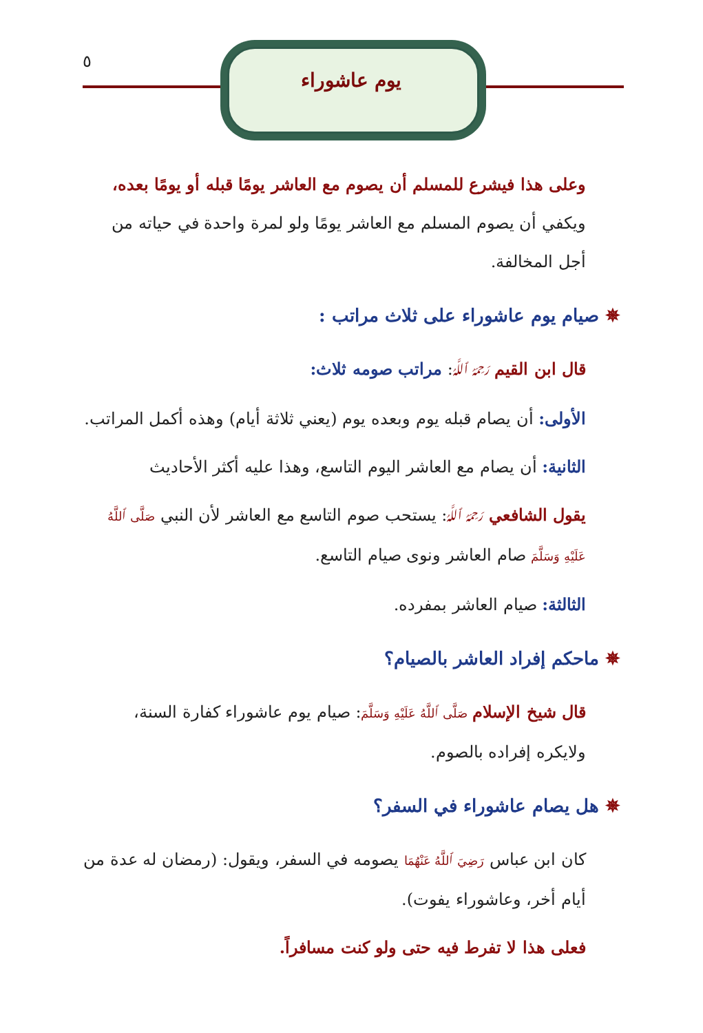يوم عاشوراء
٥
وعلى هذا فيشرع للمسلم أن يصوم مع العاشر يومًا قبله أو يومًا بعده، ويكفي أن يصوم المسلم مع العاشر يومًا ولو لمرة واحدة في حياته من أجل المخالفة.
✵ صيام يوم عاشوراء على ثلاث مراتب :
قال ابن القيم رَحِمَهُ ٱللَّهُ: مراتب صومه ثلاث:
الأولى: أن يصام قبله يوم وبعده يوم (يعني ثلاثة أيام) وهذه أكمل المراتب.
الثانية: أن يصام مع العاشر اليوم التاسع، وهذا عليه أكثر الأحاديث
يقول الشافعي رَحِمَهُ ٱللَّهُ: يستحب صوم التاسع مع العاشر لأن النبي صَلَّى ٱللَّهُ عَلَيْهِ وَسَلَّمَ صام العاشر ونوى صيام التاسع.
الثالثة: صيام العاشر بمفرده.
✵ ماحكم إفراد العاشر بالصيام؟
قال شيخ الإسلام صَلَّى ٱللَّهُ عَلَيْهِ وَسَلَّمَ: صيام يوم عاشوراء كفارة السنة، ولايكره إفراده بالصوم.
✵ هل يصام عاشوراء في السفر؟
كان ابن عباس رَضِيَ ٱللَّهُ عَنْهُمَا يصومه في السفر، ويقول: (رمضان له عدة من أيام أخر، وعاشوراء يفوت).
فعلى هذا لا تفرط فيه حتى ولو كنت مسافراً.